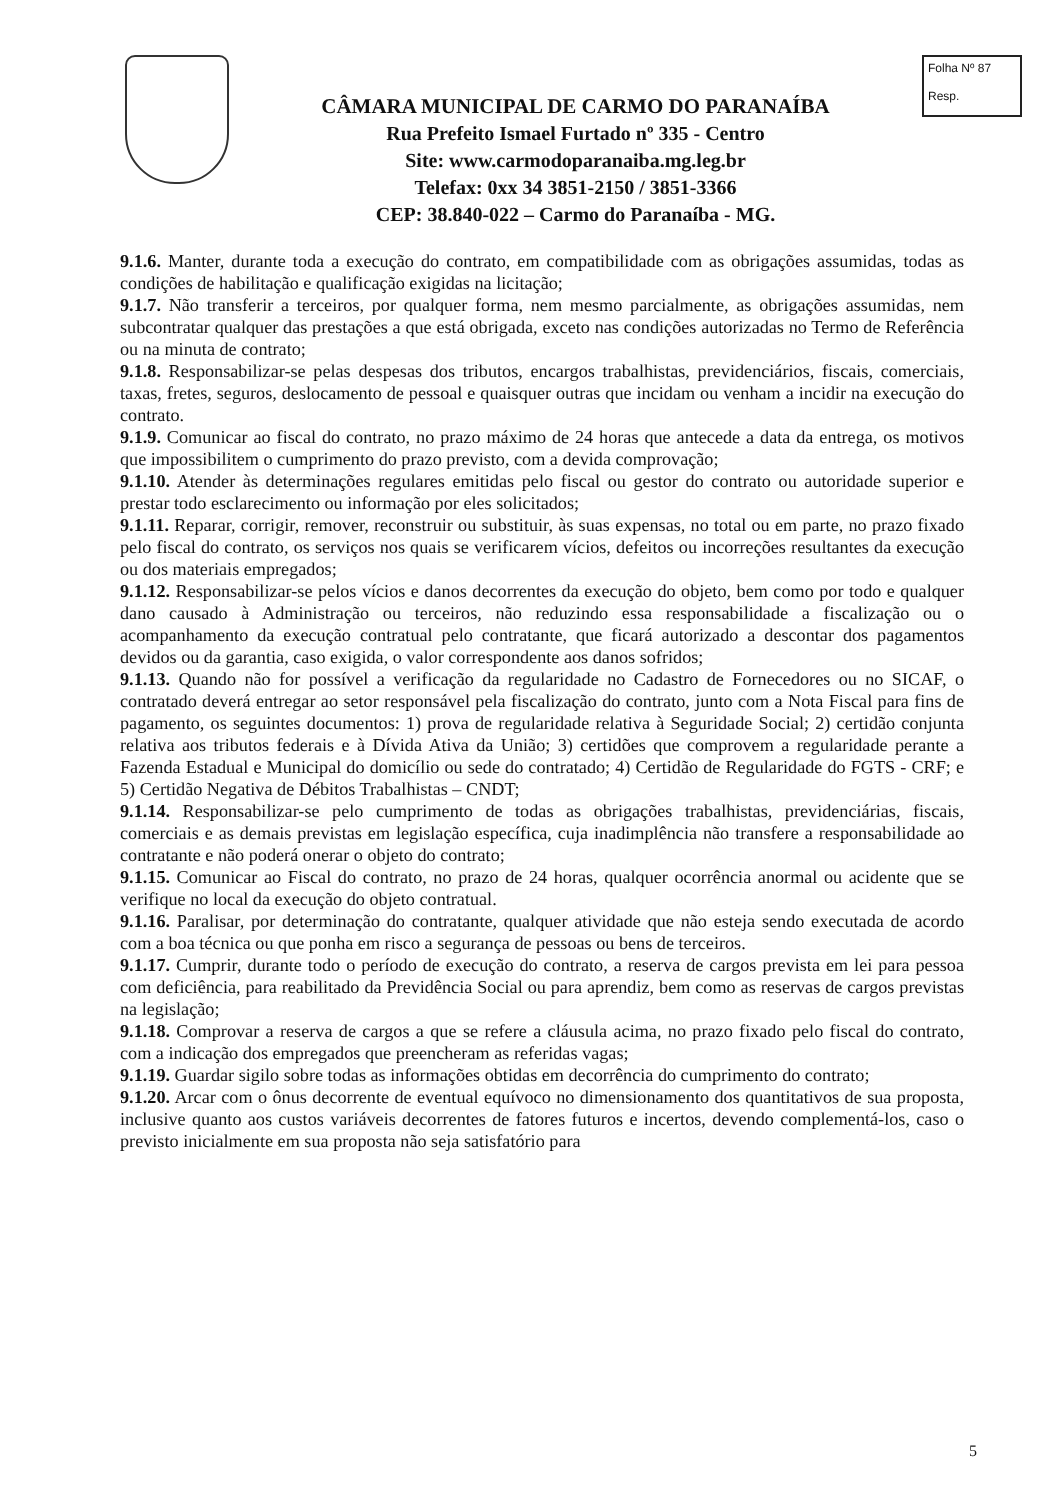CÂMARA MUNICIPAL DE CARMO DO PARANAÍBA
Rua Prefeito Ismael Furtado nº 335 - Centro
Site: www.carmodoparanaiba.mg.leg.br
Telefax: 0xx 34 3851-2150 / 3851-3366
CEP: 38.840-022 – Carmo do Paranaíba - MG.
Folha Nº 87
Resp.
9.1.6. Manter, durante toda a execução do contrato, em compatibilidade com as obrigações assumidas, todas as condições de habilitação e qualificação exigidas na licitação;
9.1.7. Não transferir a terceiros, por qualquer forma, nem mesmo parcialmente, as obrigações assumidas, nem subcontratar qualquer das prestações a que está obrigada, exceto nas condições autorizadas no Termo de Referência ou na minuta de contrato;
9.1.8. Responsabilizar-se pelas despesas dos tributos, encargos trabalhistas, previdenciários, fiscais, comerciais, taxas, fretes, seguros, deslocamento de pessoal e quaisquer outras que incidam ou venham a incidir na execução do contrato.
9.1.9. Comunicar ao fiscal do contrato, no prazo máximo de 24 horas que antecede a data da entrega, os motivos que impossibilitem o cumprimento do prazo previsto, com a devida comprovação;
9.1.10. Atender às determinações regulares emitidas pelo fiscal ou gestor do contrato ou autoridade superior e prestar todo esclarecimento ou informação por eles solicitados;
9.1.11. Reparar, corrigir, remover, reconstruir ou substituir, às suas expensas, no total ou em parte, no prazo fixado pelo fiscal do contrato, os serviços nos quais se verificarem vícios, defeitos ou incorreções resultantes da execução ou dos materiais empregados;
9.1.12. Responsabilizar-se pelos vícios e danos decorrentes da execução do objeto, bem como por todo e qualquer dano causado à Administração ou terceiros, não reduzindo essa responsabilidade a fiscalização ou o acompanhamento da execução contratual pelo contratante, que ficará autorizado a descontar dos pagamentos devidos ou da garantia, caso exigida, o valor correspondente aos danos sofridos;
9.1.13. Quando não for possível a verificação da regularidade no Cadastro de Fornecedores ou no SICAF, o contratado deverá entregar ao setor responsável pela fiscalização do contrato, junto com a Nota Fiscal para fins de pagamento, os seguintes documentos: 1) prova de regularidade relativa à Seguridade Social; 2) certidão conjunta relativa aos tributos federais e à Dívida Ativa da União; 3) certidões que comprovem a regularidade perante a Fazenda Estadual e Municipal do domicílio ou sede do contratado; 4) Certidão de Regularidade do FGTS - CRF; e 5) Certidão Negativa de Débitos Trabalhistas – CNDT;
9.1.14. Responsabilizar-se pelo cumprimento de todas as obrigações trabalhistas, previdenciárias, fiscais, comerciais e as demais previstas em legislação específica, cuja inadimplência não transfere a responsabilidade ao contratante e não poderá onerar o objeto do contrato;
9.1.15. Comunicar ao Fiscal do contrato, no prazo de 24 horas, qualquer ocorrência anormal ou acidente que se verifique no local da execução do objeto contratual.
9.1.16. Paralisar, por determinação do contratante, qualquer atividade que não esteja sendo executada de acordo com a boa técnica ou que ponha em risco a segurança de pessoas ou bens de terceiros.
9.1.17. Cumprir, durante todo o período de execução do contrato, a reserva de cargos prevista em lei para pessoa com deficiência, para reabilitado da Previdência Social ou para aprendiz, bem como as reservas de cargos previstas na legislação;
9.1.18. Comprovar a reserva de cargos a que se refere a cláusula acima, no prazo fixado pelo fiscal do contrato, com a indicação dos empregados que preencheram as referidas vagas;
9.1.19. Guardar sigilo sobre todas as informações obtidas em decorrência do cumprimento do contrato;
9.1.20. Arcar com o ônus decorrente de eventual equívoco no dimensionamento dos quantitativos de sua proposta, inclusive quanto aos custos variáveis decorrentes de fatores futuros e incertos, devendo complementá-los, caso o previsto inicialmente em sua proposta não seja satisfatório para
5